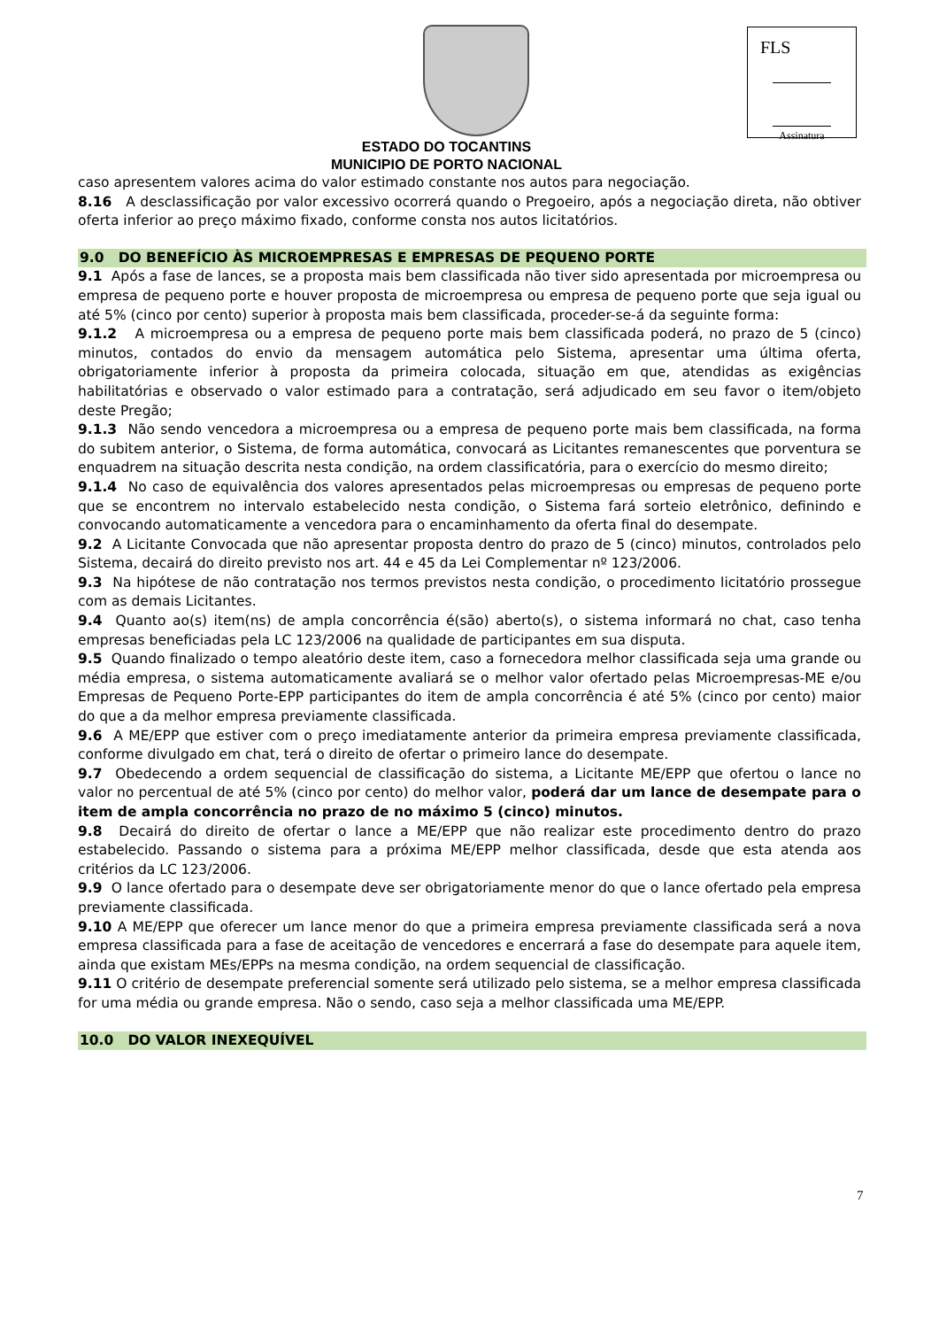FLS
Assinatura
ESTADO DO TOCANTINS
MUNICIPIO DE PORTO NACIONAL
caso apresentem valores acima do valor estimado constante nos autos para negociação.
8.16 A desclassificação por valor excessivo ocorrerá quando o Pregoeiro, após a negociação direta, não obtiver oferta inferior ao preço máximo fixado, conforme consta nos autos licitatórios.
9.0 DO BENEFÍCIO ÀS MICROEMPRESAS E EMPRESAS DE PEQUENO PORTE
9.1 Após a fase de lances, se a proposta mais bem classificada não tiver sido apresentada por microempresa ou empresa de pequeno porte e houver proposta de microempresa ou empresa de pequeno porte que seja igual ou até 5% (cinco por cento) superior à proposta mais bem classificada, proceder-se-á da seguinte forma:
9.1.2 A microempresa ou a empresa de pequeno porte mais bem classificada poderá, no prazo de 5 (cinco) minutos, contados do envio da mensagem automática pelo Sistema, apresentar uma última oferta, obrigatoriamente inferior à proposta da primeira colocada, situação em que, atendidas as exigências habilitatórias e observado o valor estimado para a contratação, será adjudicado em seu favor o item/objeto deste Pregão;
9.1.3 Não sendo vencedora a microempresa ou a empresa de pequeno porte mais bem classificada, na forma do subitem anterior, o Sistema, de forma automática, convocará as Licitantes remanescentes que porventura se enquadrem na situação descrita nesta condição, na ordem classificatória, para o exercício do mesmo direito;
9.1.4 No caso de equivalência dos valores apresentados pelas microempresas ou empresas de pequeno porte que se encontrem no intervalo estabelecido nesta condição, o Sistema fará sorteio eletrônico, definindo e convocando automaticamente a vencedora para o encaminhamento da oferta final do desempate.
9.2 A Licitante Convocada que não apresentar proposta dentro do prazo de 5 (cinco) minutos, controlados pelo Sistema, decairá do direito previsto nos art. 44 e 45 da Lei Complementar nº 123/2006.
9.3 Na hipótese de não contratação nos termos previstos nesta condição, o procedimento licitatório prossegue com as demais Licitantes.
9.4 Quanto ao(s) item(ns) de ampla concorrência é(são) aberto(s), o sistema informará no chat, caso tenha empresas beneficiadas pela LC 123/2006 na qualidade de participantes em sua disputa.
9.5 Quando finalizado o tempo aleatório deste item, caso a fornecedora melhor classificada seja uma grande ou média empresa, o sistema automaticamente avaliará se o melhor valor ofertado pelas Microempresas-ME e/ou Empresas de Pequeno Porte-EPP participantes do item de ampla concorrência é até 5% (cinco por cento) maior do que a da melhor empresa previamente classificada.
9.6 A ME/EPP que estiver com o preço imediatamente anterior da primeira empresa previamente classificada, conforme divulgado em chat, terá o direito de ofertar o primeiro lance do desempate.
9.7 Obedecendo a ordem sequencial de classificação do sistema, a Licitante ME/EPP que ofertou o lance no valor no percentual de até 5% (cinco por cento) do melhor valor, poderá dar um lance de desempate para o item de ampla concorrência no prazo de no máximo 5 (cinco) minutos.
9.8 Decairá do direito de ofertar o lance a ME/EPP que não realizar este procedimento dentro do prazo estabelecido. Passando o sistema para a próxima ME/EPP melhor classificada, desde que esta atenda aos critérios da LC 123/2006.
9.9 O lance ofertado para o desempate deve ser obrigatoriamente menor do que o lance ofertado pela empresa previamente classificada.
9.10 A ME/EPP que oferecer um lance menor do que a primeira empresa previamente classificada será a nova empresa classificada para a fase de aceitação de vencedores e encerrará a fase do desempate para aquele item, ainda que existam MEs/EPPs na mesma condição, na ordem sequencial de classificação.
9.11 O critério de desempate preferencial somente será utilizado pelo sistema, se a melhor empresa classificada for uma média ou grande empresa. Não o sendo, caso seja a melhor classificada uma ME/EPP.
10.0 DO VALOR INEXEQUÍVEL
7